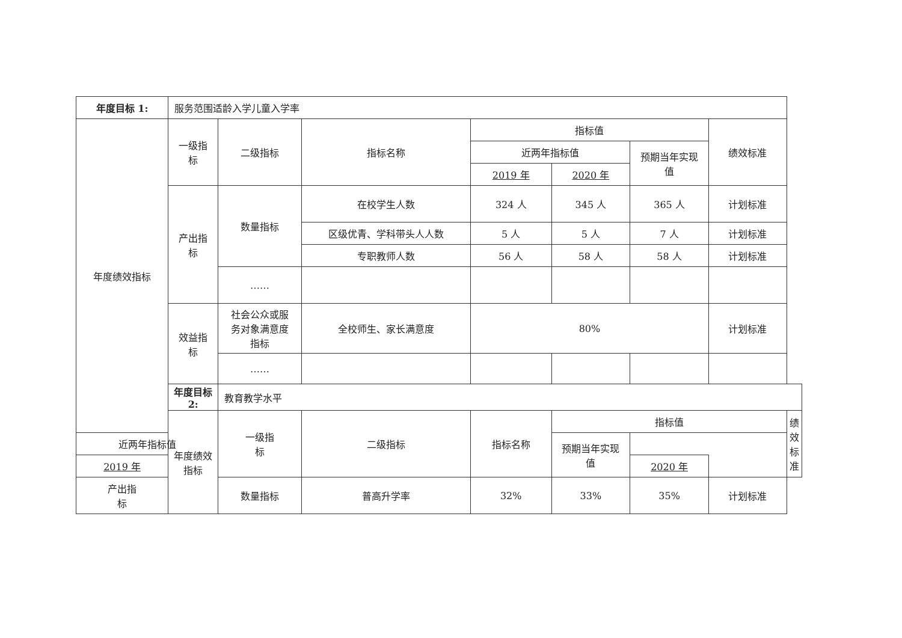| 年度目标 1: | 服务范围适龄入学儿童入学率 | | | | | | | |
| 年度绩效指标 | 一级指 标 | 二级指标 | 指标名称 | 指标值 | | | 绩效标准 | |
| | | | | 近两年指标值 | | 预期当年实现 值 | | |
| | | | | 2019 年 | 2020 年 | | | |
| | 产出指 标 | 数量指标 | 在校学生人数 | 324 人 | 345 人 | 365 人 | 计划标准 | |
| | | | 区级优青、学科带头人人数 | 5 人 | 5 人 | 7 人 | 计划标准 | |
| | | | 专职教师人数 | 56 人 | 58 人 | 58 人 | 计划标准 | |
| | | …… | | | | | | |
| | 效益指 标 | 社会公众或服 务对象满意度 指标 | 全校师生、家长满意度 | 80% | | | 计划标准 | |
| | | …… | | | | | | |
| | 年度目标 2: | 教育教学水平 | | | | | | |
| | 年度绩效指标 | 一级指 标 | 二级指标 | 指标名称 | 指标值 | | | 绩效标准 |
| 近两年指标值 | | | | | 预期当年实现 值 | | | |
| 2019 年 | | | | | | 2020 年 | | |
| 产出指 标 | | 数量指标 | 普高升学率 | 32% | 33% | 35% | 计划标准 | |